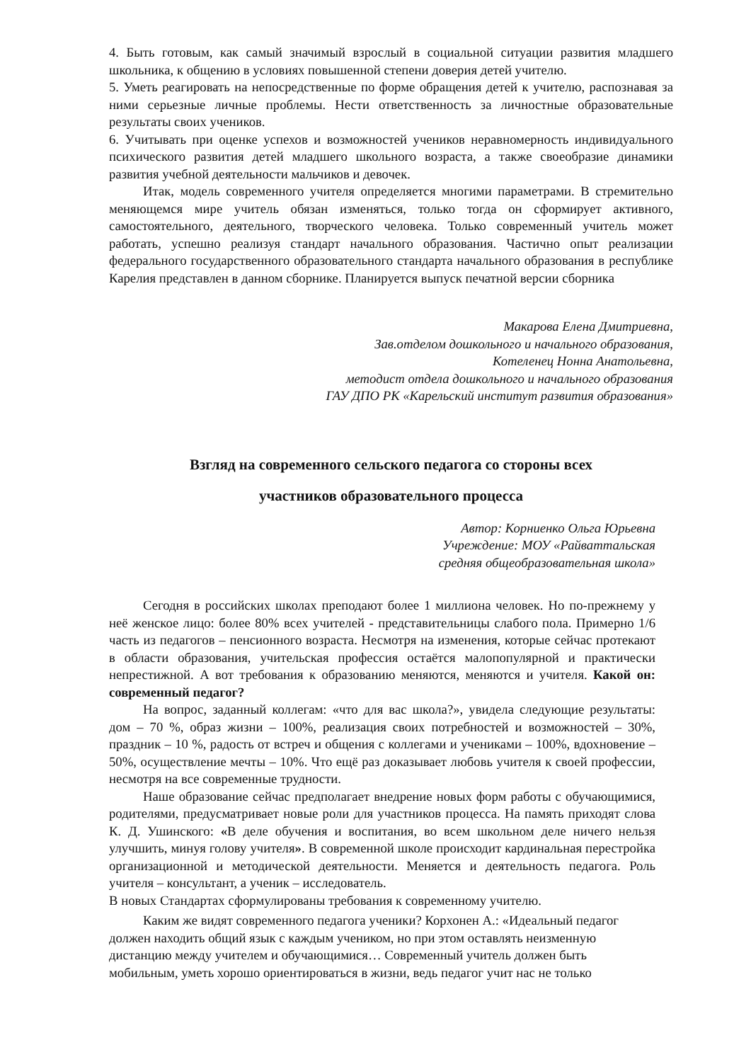4. Быть готовым, как самый значимый взрослый в социальной ситуации развития младшего школьника, к общению в условиях повышенной степени доверия детей учителю.
5. Уметь реагировать на непосредственные по форме обращения детей к учителю, распознавая за ними серьезные личные проблемы. Нести ответственность за личностные образовательные результаты своих учеников.
6. Учитывать при оценке успехов и возможностей учеников неравномерность индивидуального психического развития детей младшего школьного возраста, а также своеобразие динамики развития учебной деятельности мальчиков и девочек.
Итак, модель современного учителя определяется многими параметрами. В стремительно меняющемся мире учитель обязан изменяться, только тогда он сформирует активного, самостоятельного, деятельного, творческого человека. Только современный учитель может работать, успешно реализуя стандарт начального образования. Частично опыт реализации федерального государственного образовательного стандарта начального образования в республике Карелия представлен в данном сборнике. Планируется выпуск печатной версии сборника
Макарова Елена Дмитриевна,
Зав.отделом дошкольного и начального образования,
Котеленец Нонна Анатольевна,
методист отдела дошкольного и начального образования
ГАУ ДПО РК «Карельский институт развития образования»
Взгляд на современного сельского педагога со стороны всех
участников образовательного процесса
Автор: Корниенко Ольга Юрьевна
Учреждение: МОУ «Райваттальская
средняя общеобразовательная школа»
Сегодня в российских школах преподают более 1 миллиона человек. Но по-прежнему у неё женское лицо: более 80% всех учителей - представительницы слабого пола. Примерно 1/6 часть из педагогов – пенсионного возраста. Несмотря на изменения, которые сейчас протекают в области образования, учительская профессия остаётся малопопулярной и практически непрестижной. А вот требования к образованию меняются, меняются и учителя. Какой он: современный педагог?
На вопрос, заданный коллегам: «что для вас школа?», увидела следующие результаты: дом – 70 %, образ жизни – 100%, реализация своих потребностей и возможностей – 30%, праздник – 10 %, радость от встреч и общения с коллегами и учениками – 100%, вдохновение – 50%, осуществление мечты – 10%. Что ещё раз доказывает любовь учителя к своей профессии, несмотря на все современные трудности.
Наше образование сейчас предполагает внедрение новых форм работы с обучающимися, родителями, предусматривает новые роли для участников процесса. На память приходят слова К. Д. Ушинского: «В деле обучения и воспитания, во всем школьном деле ничего нельзя улучшить, минуя голову учителя». В современной школе происходит кардинальная перестройка организационной и методической деятельности. Меняется и деятельность педагога. Роль учителя – консультант, а ученик – исследователь.
В новых Стандартах сформулированы требования к современному учителю.
Каким же видят современного педагога ученики? Корхонен А.: «Идеальный педагог должен находить общий язык с каждым учеником, но при этом оставлять неизменную дистанцию между учителем и обучающимися… Современный учитель должен быть мобильным, уметь хорошо ориентироваться в жизни, ведь педагог учит нас не только